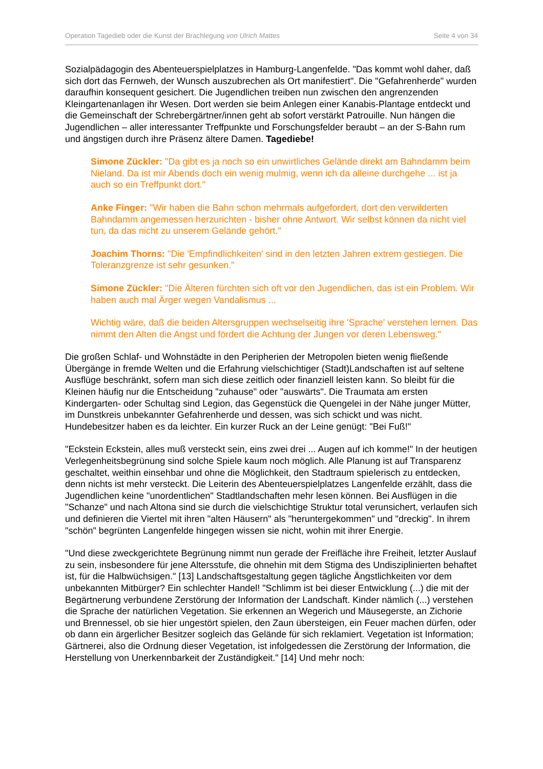Operation Tagedieb oder die Kunst der Brachlegung von Ulrich Mattes Seite 4 von 34
Sozialpädagogin des Abenteuerspielplatzes in Hamburg-Langenfelde. "Das kommt wohl daher, daß sich dort das Fernweh, der Wunsch auszubrechen als Ort manifestiert". Die "Gefahrenherde" wurden daraufhin konsequent gesichert. Die Jugendlichen treiben nun zwischen den angrenzenden Kleingartenanlagen ihr Wesen. Dort werden sie beim Anlegen einer Kanabis-Plantage entdeckt und die Gemeinschaft der Schrebergärtner/innen geht ab sofort verstärkt Patrouille. Nun hängen die Jugendlichen – aller interessanter Treffpunkte und Forschungsfelder beraubt – an der S-Bahn rum und ängstigen durch ihre Präsenz ältere Damen. Tagediebe!
Simone Zückler: "Da gibt es ja noch so ein unwirtliches Gelände direkt am Bahndamm beim Nieland. Da ist mir Abends doch ein wenig mulmig, wenn ich da alleine durchgehe ... ist ja auch so ein Treffpunkt dort."
Anke Finger: "Wir haben die Bahn schon mehrmals aufgefordert, dort den verwilderten Bahndamm angemessen herzurichten - bisher ohne Antwort. Wir selbst können da nicht viel tun, da das nicht zu unserem Gelände gehört."
Joachim Thorns: "Die 'Empfindlichkeiten' sind in den letzten Jahren extrem gestiegen. Die Toleranzgrenze ist sehr gesunken."
Simone Zückler: "Die Älteren fürchten sich oft vor den Jugendlichen, das ist ein Problem. Wir haben auch mal Ärger wegen Vandalismus ...
Wichtig wäre, daß die beiden Altersgruppen wechselseitig ihre 'Sprache' verstehen lernen. Das nimmt den Alten die Angst und fördert die Achtung der Jungen vor deren Lebensweg."
Die großen Schlaf- und Wohnstädte in den Peripherien der Metropolen bieten wenig fließende Übergänge in fremde Welten und die Erfahrung vielschichtiger (Stadt)Landschaften ist auf seltene Ausflüge beschränkt, sofern man sich diese zeitlich oder finanziell leisten kann. So bleibt für die Kleinen häufig nur die Entscheidung "zuhause" oder "auswärts". Die Traumata am ersten Kindergarten- oder Schultag sind Legion, das Gegenstück die Quengelei in der Nähe junger Mütter, im Dunstkreis unbekannter Gefahrenherde und dessen, was sich schickt und was nicht. Hundebesitzer haben es da leichter. Ein kurzer Ruck an der Leine genügt: "Bei Fuß!"
"Eckstein Eckstein, alles muß versteckt sein, eins zwei drei ... Augen auf ich komme!" In der heutigen Verlegenheitsbegrünung sind solche Spiele kaum noch möglich. Alle Planung ist auf Transparenz geschaltet, weithin einsehbar und ohne die Möglichkeit, den Stadtraum spielerisch zu entdecken, denn nichts ist mehr versteckt. Die Leiterin des Abenteuerspielplatzes Langenfelde erzählt, dass die Jugendlichen keine "unordentlichen" Stadtlandschaften mehr lesen können. Bei Ausflügen in die "Schanze" und nach Altona sind sie durch die vielschichtige Struktur total verunsichert, verlaufen sich und definieren die Viertel mit ihren "alten Häusern" als "heruntergekommen" und "dreckig". In ihrem "schön" begrünten Langenfelde hingegen wissen sie nicht, wohin mit ihrer Energie.
"Und diese zweckgerichtete Begrünung nimmt nun gerade der Freifläche ihre Freiheit, letzter Auslauf zu sein, insbesondere für jene Altersstufe, die ohnehin mit dem Stigma des Undisziplinierten behaftet ist, für die Halbwüchsigen." [13] Landschaftsgestaltung gegen tägliche Ängstlichkeiten vor dem unbekannten Mitbürger? Ein schlechter Handel! "Schlimm ist bei dieser Entwicklung (...) die mit der Begärtnerung verbundene Zerstörung der Information der Landschaft. Kinder nämlich (...) verstehen die Sprache der natürlichen Vegetation. Sie erkennen an Wegerich und Mäusegerste, an Zichorie und Brennessel, ob sie hier ungestört spielen, den Zaun übersteigen, ein Feuer machen dürfen, oder ob dann ein ärgerlicher Besitzer sogleich das Gelände für sich reklamiert. Vegetation ist Information; Gärtnerei, also die Ordnung dieser Vegetation, ist infolgedessen die Zerstörung der Information, die Herstellung von Unerkennbarkeit der Zuständigkeit." [14] Und mehr noch: